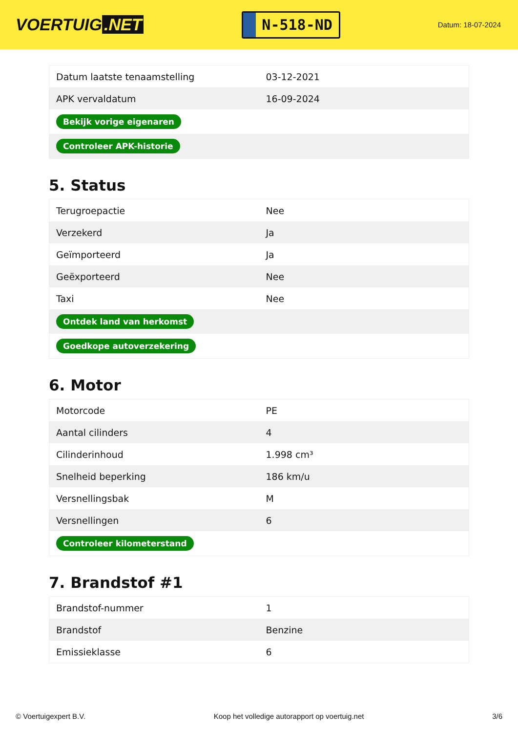VOERTUIG.NET
N-518-ND
Datum: 18-07-2024
| Datum laatste tenaamstelling | 03-12-2021 |
| APK vervaldatum | 16-09-2024 |
| Bekijk vorige eigenaren | |
| Controleer APK-historie | |
5. Status
| Terugroepactie | Nee |
| Verzekerd | Ja |
| Geïmporteerd | Ja |
| Geëxporteerd | Nee |
| Taxi | Nee |
| Ontdek land van herkomst | |
| Goedkope autoverzekering | |
6. Motor
| Motorcode | PE |
| Aantal cilinders | 4 |
| Cilinderinhoud | 1.998 cm³ |
| Snelheid beperking | 186 km/u |
| Versnellingsbak | M |
| Versnellingen | 6 |
| Controleer kilometerstand | |
7. Brandstof #1
| Brandstof-nummer | 1 |
| Brandstof | Benzine |
| Emissieklasse | 6 |
© Voertuigexpert B.V. Koop het volledige autorapport op voertuig.net 3/6